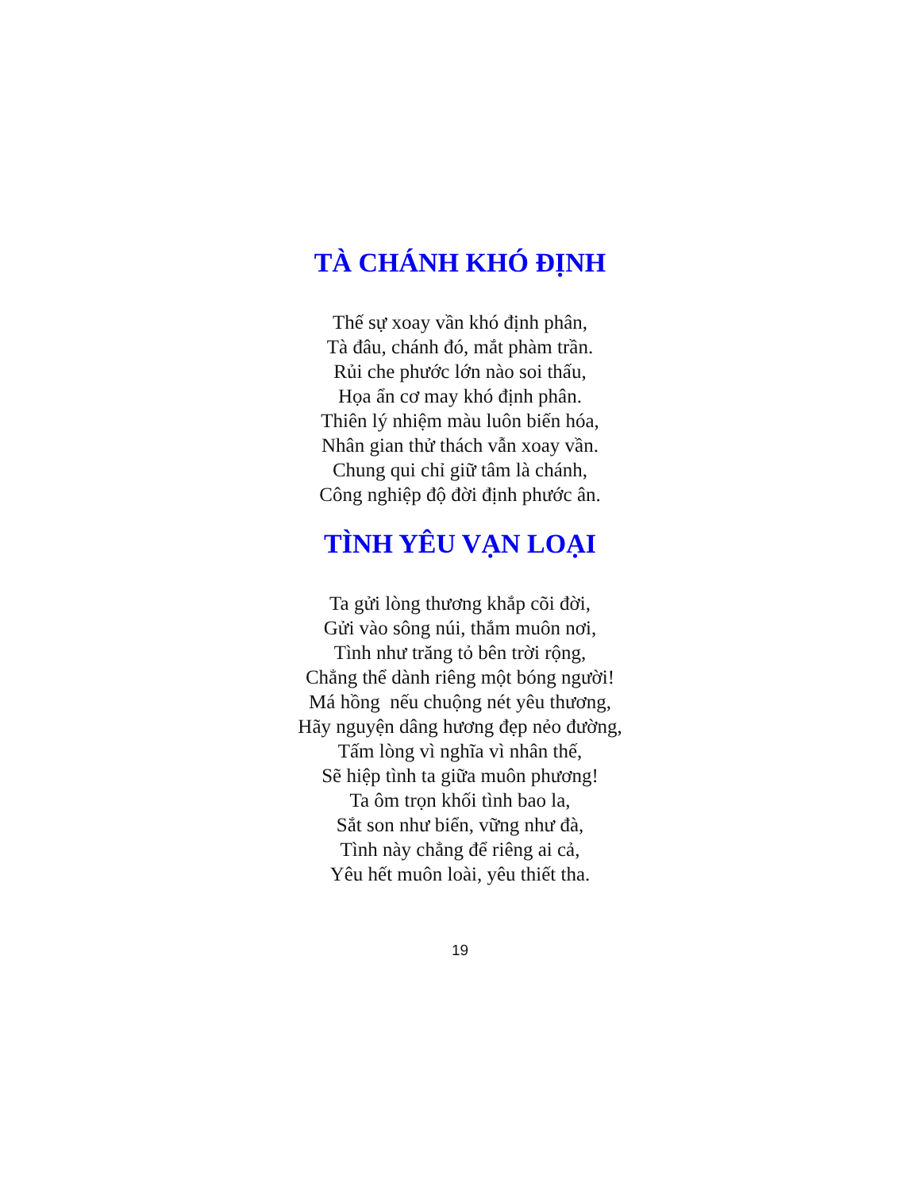TÀ CHÁNH KHÓ ĐỊNH
Thế sự xoay vần khó định phân,
Tà đâu, chánh đó, mắt phàm trần.
Rủi che phước lớn nào soi thấu,
Họa ẩn cơ may khó định phân.
Thiên lý nhiệm màu luôn biến hóa,
Nhân gian thử thách vẫn xoay vần.
Chung qui chỉ giữ tâm là chánh,
Công nghiệp độ đời định phước ân.
TÌNH YÊU VẠN LOẠI
Ta gửi lòng thương khắp cõi đời,
Gửi vào sông núi, thắm muôn nơi,
Tình như trăng tỏ bên trời rộng,
Chẳng thể dành riêng một bóng người!
Má hồng nếu chuộng nét yêu thương,
Hãy nguyện dâng hương đẹp nẻo đường,
Tấm lòng vì nghĩa vì nhân thế,
Sẽ hiệp tình ta giữa muôn phương!
Ta ôm trọn khối tình bao la,
Sắt son như biển, vững như đà,
Tình này chẳng để riêng ai cả,
Yêu hết muôn loài, yêu thiết tha.
19